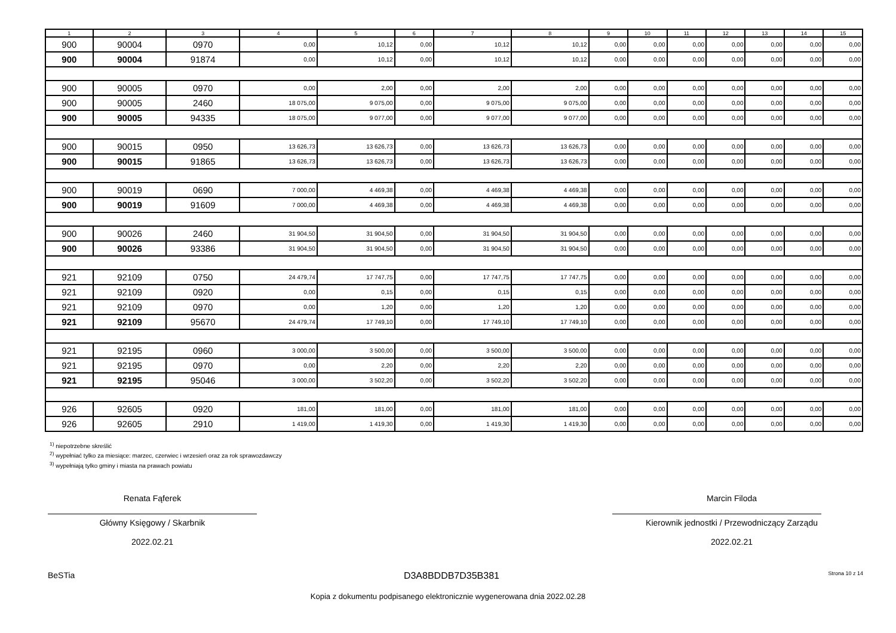| 1 | 2 | 3 | 4 | 5 | 6 | 7 | 8 | 9 | 10 | 11 | 12 | 13 | 14 | 15 |
| --- | --- | --- | --- | --- | --- | --- | --- | --- | --- | --- | --- | --- | --- | --- |
| 900 | 90004 | 0970 | 0,00 | 10,12 | 0,00 | 10,12 | 10,12 | 0,00 | 0,00 | 0,00 | 0,00 | 0,00 | 0,00 | 0,00 |
| 900 | 90004 | 91874 | 0,00 | 10,12 | 0,00 | 10,12 | 10,12 | 0,00 | 0,00 | 0,00 | 0,00 | 0,00 | 0,00 | 0,00 |
| 900 | 90005 | 0970 | 0,00 | 2,00 | 0,00 | 2,00 | 2,00 | 0,00 | 0,00 | 0,00 | 0,00 | 0,00 | 0,00 | 0,00 |
| 900 | 90005 | 2460 | 18 075,00 | 9 075,00 | 0,00 | 9 075,00 | 9 075,00 | 0,00 | 0,00 | 0,00 | 0,00 | 0,00 | 0,00 | 0,00 |
| 900 | 90005 | 94335 | 18 075,00 | 9 077,00 | 0,00 | 9 077,00 | 9 077,00 | 0,00 | 0,00 | 0,00 | 0,00 | 0,00 | 0,00 | 0,00 |
| 900 | 90015 | 0950 | 13 626,73 | 13 626,73 | 0,00 | 13 626,73 | 13 626,73 | 0,00 | 0,00 | 0,00 | 0,00 | 0,00 | 0,00 | 0,00 |
| 900 | 90015 | 91865 | 13 626,73 | 13 626,73 | 0,00 | 13 626,73 | 13 626,73 | 0,00 | 0,00 | 0,00 | 0,00 | 0,00 | 0,00 | 0,00 |
| 900 | 90019 | 0690 | 7 000,00 | 4 469,38 | 0,00 | 4 469,38 | 4 469,38 | 0,00 | 0,00 | 0,00 | 0,00 | 0,00 | 0,00 | 0,00 |
| 900 | 90019 | 91609 | 7 000,00 | 4 469,38 | 0,00 | 4 469,38 | 4 469,38 | 0,00 | 0,00 | 0,00 | 0,00 | 0,00 | 0,00 | 0,00 |
| 900 | 90026 | 2460 | 31 904,50 | 31 904,50 | 0,00 | 31 904,50 | 31 904,50 | 0,00 | 0,00 | 0,00 | 0,00 | 0,00 | 0,00 | 0,00 |
| 900 | 90026 | 93386 | 31 904,50 | 31 904,50 | 0,00 | 31 904,50 | 31 904,50 | 0,00 | 0,00 | 0,00 | 0,00 | 0,00 | 0,00 | 0,00 |
| 921 | 92109 | 0750 | 24 479,74 | 17 747,75 | 0,00 | 17 747,75 | 17 747,75 | 0,00 | 0,00 | 0,00 | 0,00 | 0,00 | 0,00 | 0,00 |
| 921 | 92109 | 0920 | 0,00 | 0,15 | 0,00 | 0,15 | 0,15 | 0,00 | 0,00 | 0,00 | 0,00 | 0,00 | 0,00 | 0,00 |
| 921 | 92109 | 0970 | 0,00 | 1,20 | 0,00 | 1,20 | 1,20 | 0,00 | 0,00 | 0,00 | 0,00 | 0,00 | 0,00 | 0,00 |
| 921 | 92109 | 95670 | 24 479,74 | 17 749,10 | 0,00 | 17 749,10 | 17 749,10 | 0,00 | 0,00 | 0,00 | 0,00 | 0,00 | 0,00 | 0,00 |
| 921 | 92195 | 0960 | 3 000,00 | 3 500,00 | 0,00 | 3 500,00 | 3 500,00 | 0,00 | 0,00 | 0,00 | 0,00 | 0,00 | 0,00 | 0,00 |
| 921 | 92195 | 0970 | 0,00 | 2,20 | 0,00 | 2,20 | 2,20 | 0,00 | 0,00 | 0,00 | 0,00 | 0,00 | 0,00 | 0,00 |
| 921 | 92195 | 95046 | 3 000,00 | 3 502,20 | 0,00 | 3 502,20 | 3 502,20 | 0,00 | 0,00 | 0,00 | 0,00 | 0,00 | 0,00 | 0,00 |
| 926 | 92605 | 0920 | 181,00 | 181,00 | 0,00 | 181,00 | 181,00 | 0,00 | 0,00 | 0,00 | 0,00 | 0,00 | 0,00 | 0,00 |
| 926 | 92605 | 2910 | 1 419,00 | 1 419,30 | 0,00 | 1 419,30 | 1 419,30 | 0,00 | 0,00 | 0,00 | 0,00 | 0,00 | 0,00 | 0,00 |
<sup>1)</sup> niepotrzebne skreślić
<sup>2)</sup> wypełniać tylko za miesiące: marzec, czerwiec i wrzesień oraz za rok sprawozdawczy
<sup>3)</sup> wypełniają tylko gminy i miasta na prawach powiatu
Renata Fąferek
Główny Księgowy / Skarbnik
2022.02.21
Marcin Filoda
Kierownik jednostki / Przewodniczący Zarządu
2022.02.21
BeSTia D3A8BDDB7D35B381 Strona 10 z 14
Kopia z dokumentu podpisanego elektronicznie wygenerowana dnia 2022.02.28